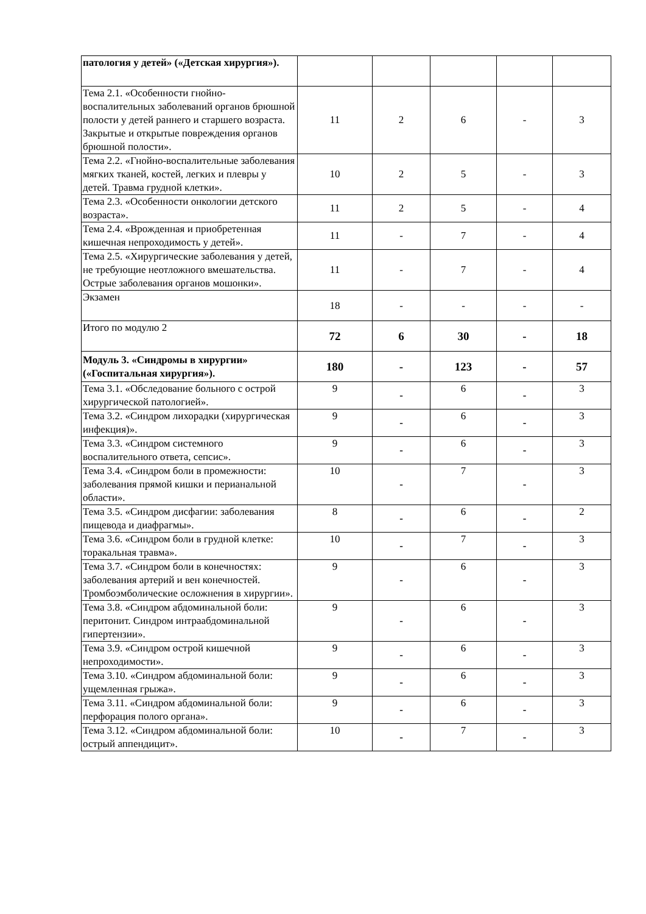| патология у детей» («Детская хирургия»). | | | | | |
| Тема 2.1. «Особенности гнойно-воспалительных заболеваний органов брюшной полости у детей раннего и старшего возраста. Закрытые и открытые повреждения органов брюшной полости». | 11 | 2 | 6 | - | 3 |
| Тема 2.2. «Гнойно-воспалительные заболевания мягких тканей, костей, легких и плевры у детей. Травма грудной клетки». | 10 | 2 | 5 | - | 3 |
| Тема 2.3. «Особенности онкологии детского возраста». | 11 | 2 | 5 | - | 4 |
| Тема 2.4. «Врожденная и приобретенная кишечная непроходимость у детей». | 11 | - | 7 | - | 4 |
| Тема 2.5. «Хирургические заболевания у детей, не требующие неотложного вмешательства. Острые заболевания органов мошонки». | 11 | - | 7 | - | 4 |
| Экзамен | 18 | - | - | - | - |
| Итого по модулю 2 | 72 | 6 | 30 | - | 18 |
| Модуль 3. «Синдромы в хирургии» («Госпитальная хирургия»). | 180 | - | 123 | - | 57 |
| Тема 3.1. «Обследование больного с острой хирургической патологией». | 9 | - | 6 | - | 3 |
| Тема 3.2. «Синдром лихорадки (хирургическая инфекция)». | 9 | - | 6 | - | 3 |
| Тема 3.3. «Синдром системного воспалительного ответа, сепсис». | 9 | - | 6 | - | 3 |
| Тема 3.4. «Синдром боли в промежности: заболевания прямой кишки и перианальной области». | 10 | - | 7 | - | 3 |
| Тема 3.5. «Синдром дисфагии: заболевания пищевода и диафрагмы». | 8 | - | 6 | - | 2 |
| Тема 3.6. «Синдром боли в грудной клетке: торакальная травма». | 10 | - | 7 | - | 3 |
| Тема 3.7. «Синдром боли в конечностях: заболевания артерий и вен конечностей. Тромбоэмболические осложнения в хирургии». | 9 | - | 6 | - | 3 |
| Тема 3.8. «Синдром абдоминальной боли: перитонит. Синдром интраабдоминальной гипертензии». | 9 | - | 6 | - | 3 |
| Тема 3.9. «Синдром острой кишечной непроходимости». | 9 | - | 6 | - | 3 |
| Тема 3.10. «Синдром абдоминальной боли: ущемленная грыжа». | 9 | - | 6 | - | 3 |
| Тема 3.11. «Синдром абдоминальной боли: перфорация полого органа». | 9 | - | 6 | - | 3 |
| Тема 3.12. «Синдром абдоминальной боли: острый аппендицит». | 10 | - | 7 | - | 3 |